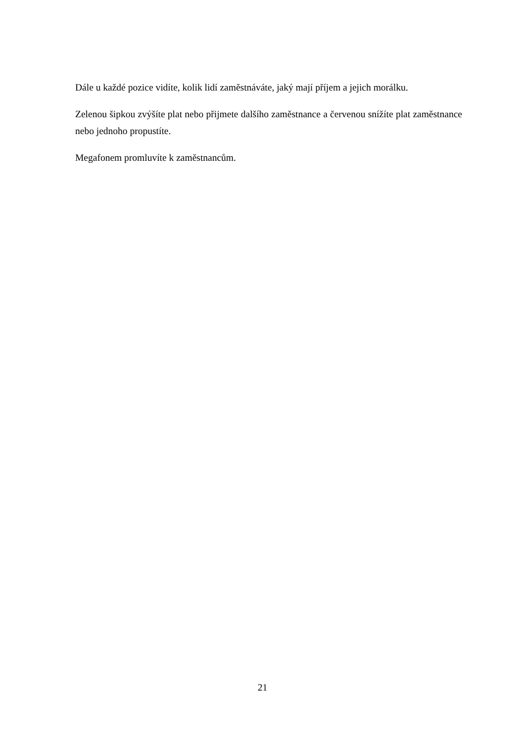Dále u každé pozice vidíte, kolik lidí zaměstnáváte, jaký mají příjem a jejich morálku.
Zelenou šipkou zvýšíte plat nebo přijmete dalšího zaměstnance a červenou snížíte plat zaměstnance nebo jednoho propustíte.
Megafonem promluvíte k zaměstnancům.
21